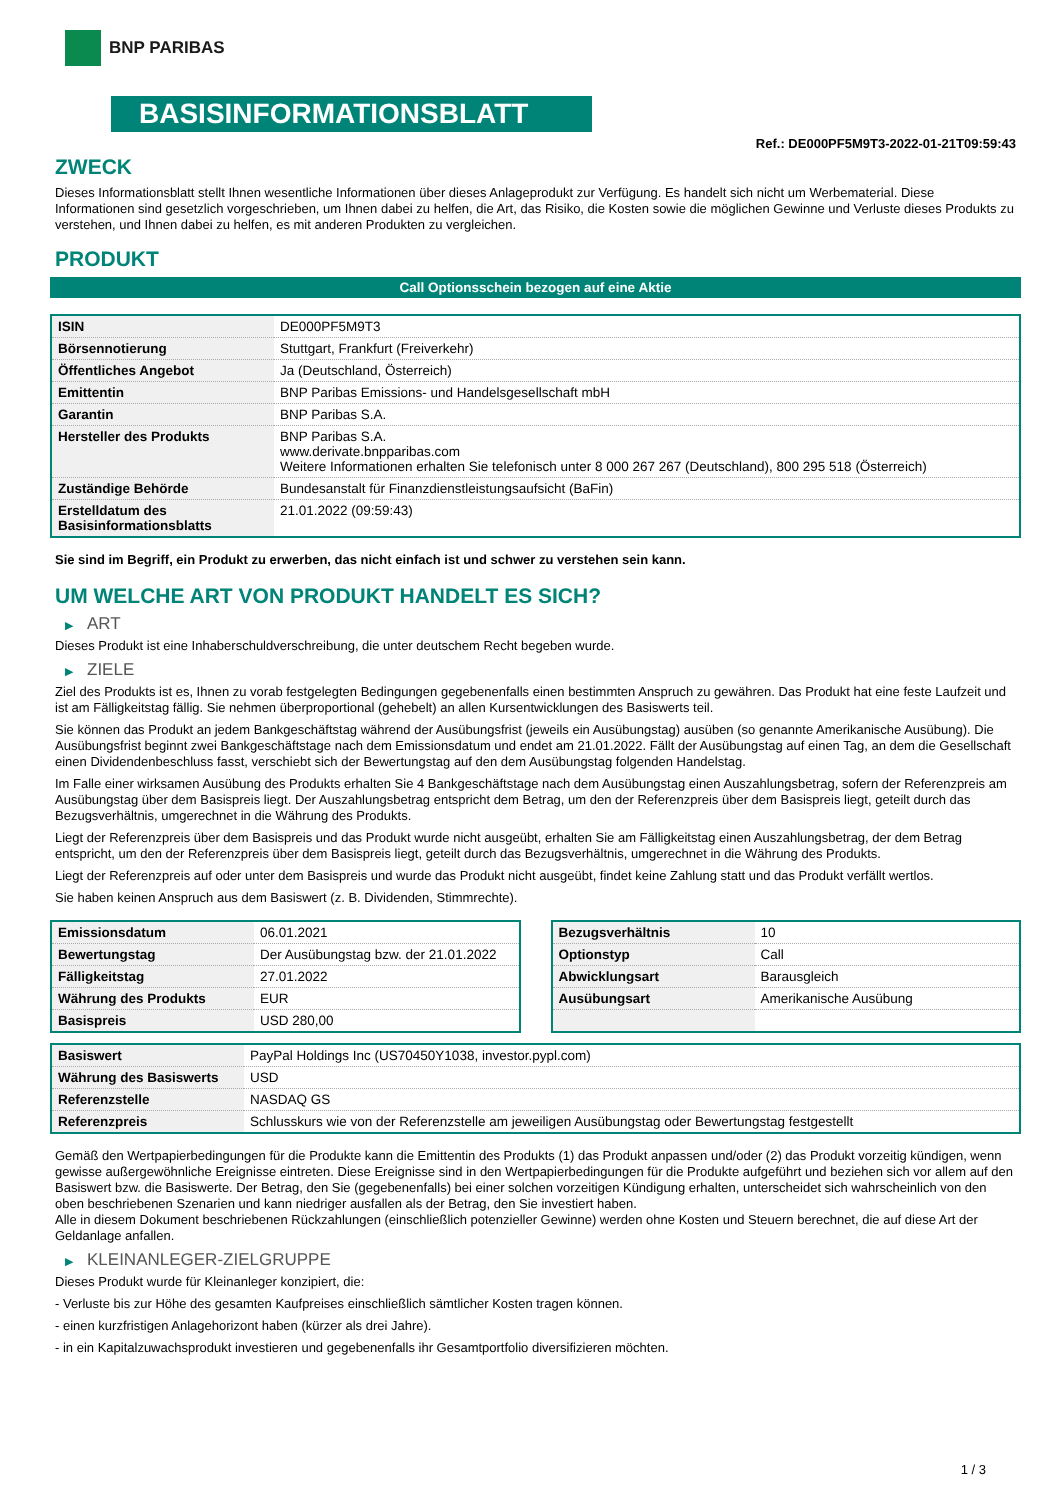BNP PARIBAS
BASISINFORMATIONSBLATT
Ref.: DE000PF5M9T3-2022-01-21T09:59:43
ZWECK
Dieses Informationsblatt stellt Ihnen wesentliche Informationen über dieses Anlageprodukt zur Verfügung. Es handelt sich nicht um Werbematerial. Diese Informationen sind gesetzlich vorgeschrieben, um Ihnen dabei zu helfen, die Art, das Risiko, die Kosten sowie die möglichen Gewinne und Verluste dieses Produkts zu verstehen, und Ihnen dabei zu helfen, es mit anderen Produkten zu vergleichen.
PRODUKT
Call Optionsschein bezogen auf eine Aktie
| ISIN | DE000PF5M9T3 |
| Börsennotierung | Stuttgart, Frankfurt (Freiverkehr) |
| Öffentliches Angebot | Ja (Deutschland, Österreich) |
| Emittentin | BNP Paribas Emissions- und Handelsgesellschaft mbH |
| Garantin | BNP Paribas S.A. |
| Hersteller des Produkts | BNP Paribas S.A. www.derivate.bnpparibas.com Weitere Informationen erhalten Sie telefonisch unter 8 000 267 267 (Deutschland), 800 295 518 (Österreich) |
| Zuständige Behörde | Bundesanstalt für Finanzdienstleistungsaufsicht (BaFin) |
| Erstelldatum des Basisinformationsblatts | 21.01.2022 (09:59:43) |
Sie sind im Begriff, ein Produkt zu erwerben, das nicht einfach ist und schwer zu verstehen sein kann.
UM WELCHE ART VON PRODUKT HANDELT ES SICH?
▶ ART
Dieses Produkt ist eine Inhaberschuldverschreibung, die unter deutschem Recht begeben wurde.
▶ ZIELE
Ziel des Produkts ist es, Ihnen zu vorab festgelegten Bedingungen gegebenenfalls einen bestimmten Anspruch zu gewähren. Das Produkt hat eine feste Laufzeit und ist am Fälligkeitstag fällig. Sie nehmen überproportional (gehebelt) an allen Kursentwicklungen des Basiswerts teil.
Sie können das Produkt an jedem Bankgeschäftstag während der Ausübungsfrist (jeweils ein Ausübungstag) ausüben (so genannte Amerikanische Ausübung). Die Ausübungsfrist beginnt zwei Bankgeschäftstage nach dem Emissionsdatum und endet am 21.01.2022. Fällt der Ausübungstag auf einen Tag, an dem die Gesellschaft einen Dividendenbeschluss fasst, verschiebt sich der Bewertungstag auf den dem Ausübungstag folgenden Handelstag.
Im Falle einer wirksamen Ausübung des Produkts erhalten Sie 4 Bankgeschäftstage nach dem Ausübungstag einen Auszahlungsbetrag, sofern der Referenzpreis am Ausübungstag über dem Basispreis liegt. Der Auszahlungsbetrag entspricht dem Betrag, um den der Referenzpreis über dem Basispreis liegt, geteilt durch das Bezugsverhältnis, umgerechnet in die Währung des Produkts.
Liegt der Referenzpreis über dem Basispreis und das Produkt wurde nicht ausgeübt, erhalten Sie am Fälligkeitstag einen Auszahlungsbetrag, der dem Betrag entspricht, um den der Referenzpreis über dem Basispreis liegt, geteilt durch das Bezugsverhältnis, umgerechnet in die Währung des Produkts.
Liegt der Referenzpreis auf oder unter dem Basispreis und wurde das Produkt nicht ausgeübt, findet keine Zahlung statt und das Produkt verfällt wertlos.
Sie haben keinen Anspruch aus dem Basiswert (z. B. Dividenden, Stimmrechte).
| Emissionsdatum | 06.01.2021 |
| Bewertungstag | Der Ausübungstag bzw. der 21.01.2022 |
| Fälligkeitstag | 27.01.2022 |
| Währung des Produkts | EUR |
| Basispreis | USD 280,00 |
| Bezugsverhältnis | 10 |
| Optionstyp | Call |
| Abwicklungsart | Barausgleich |
| Ausübungsart | Amerikanische Ausübung |
| Basiswert | PayPal Holdings Inc (US70450Y1038, investor.pypl.com) |
| Währung des Basiswerts | USD |
| Referenzstelle | NASDAQ GS |
| Referenzpreis | Schlusskurs wie von der Referenzstelle am jeweiligen Ausübungstag oder Bewertungstag festgestellt |
Gemäß den Wertpapierbedingungen für die Produkte kann die Emittentin des Produkts (1) das Produkt anpassen und/oder (2) das Produkt vorzeitig kündigen, wenn gewisse außergewöhnliche Ereignisse eintreten. Diese Ereignisse sind in den Wertpapierbedingungen für die Produkte aufgeführt und beziehen sich vor allem auf den Basiswert bzw. die Basiswerte. Der Betrag, den Sie (gegebenenfalls) bei einer solchen vorzeitigen Kündigung erhalten, unterscheidet sich wahrscheinlich von den oben beschriebenen Szenarien und kann niedriger ausfallen als der Betrag, den Sie investiert haben.
Alle in diesem Dokument beschriebenen Rückzahlungen (einschließlich potenzieller Gewinne) werden ohne Kosten und Steuern berechnet, die auf diese Art der Geldanlage anfallen.
▶ KLEINANLEGER-ZIELGRUPPE
Dieses Produkt wurde für Kleinanleger konzipiert, die:
- Verluste bis zur Höhe des gesamten Kaufpreises einschließlich sämtlicher Kosten tragen können.
- einen kurzfristigen Anlagehorizont haben (kürzer als drei Jahre).
- in ein Kapitalzuwachsprodukt investieren und gegebenenfalls ihr Gesamtportfolio diversifizieren möchten.
1 / 3